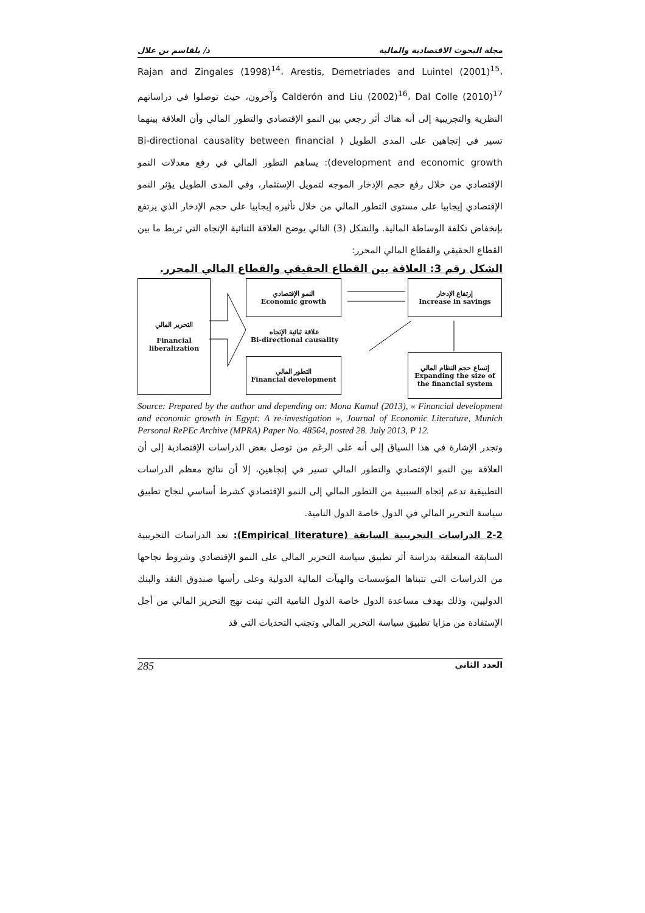د/ بلقاسم بن علال مجلة البحوث الاقتصادية والمالية
Rajan and Zingales (1998)<sup>14</sup>، Arestis, Demetriades and Luintel (2001)<sup>15</sup>، Calderón and Liu (2002)<sup>16</sup>، Dal Colle (2010)<sup>17</sup> وآخرون، حيث توصلوا في دراساتهم النظرية والتجريبية إلى أنه هناك أثر رجعي بين النمو الإقتصادي والتطور المالي وأن العلاقة بينهما تسير في إتجاهين على المدى الطويل ( Bi-directional causality between financial development and economic growth): يساهم التطور المالي في رفع معدلات النمو الإقتصادي من خلال رفع حجم الإدخار الموجه لتمويل الإستثمار، وفي المدى الطويل يؤثر النمو الإقتصادي إيجابيا على مستوى التطور المالي من خلال تأثيره إيجابيا على حجم الإدخار الذي يرتفع بإنخفاض تكلفة الوساطة المالية. والشكل (3) التالي يوضح العلاقة الثنائية الإتجاه التي تربط ما بين القطاع الحقيقي والقطاع المالي المحرر:
الشكل رقم 3: العلاقة بين القطاع الحقيقي والقطاع المالي المحرر.
التحرير المالي
Financial liberalization
النمو الإقتصادي
Economic growth
إرتفاع الإدخار
Increase in savings
علاقة ثنائية الإتجاه
Bi-directional causality
التطور المالي
Financial development
إتساع حجم النظام المالي
Expanding the size of the financial system
Source: Prepared by the author and depending on: Mona Kamal (2013), « Financial development and economic growth in Egypt: A re-investigation », Journal of Economic Literature, Munich Personal RePEc Archive (MPRA) Paper No. 48564, posted 28. July 2013, P 12.
وتجدر الإشارة في هذا السياق إلى أنه على الرغم من توصل بعض الدراسات الإقتصادية إلى أن العلاقة بين النمو الإقتصادي والتطور المالي تسير في إتجاهين، إلا أن نتائج معظم الدراسات التطبيقية تدعم إتجاه السببية من التطور المالي إلى النمو الإقتصادي كشرط أساسي لنجاح تطبيق سياسة التحرير المالي في الدول خاصة الدول النامية.
2-2 الدراسات التجريبية السابقة (Empirical literature): تعد الدراسات التجريبية السابقة المتعلقة بدراسة أثر تطبيق سياسة التحرير المالي على النمو الإقتصادي وشروط نجاحها من الدراسات التي تتبناها المؤسسات والهيآت المالية الدولية وعلى رأسها صندوق النقد والبنك الدوليين، وذلك بهدف مساعدة الدول خاصة الدول النامية التي تبنت نهج التحرير المالي من أجل الإستفادة من مزايا تطبيق سياسة التحرير المالي وتجنب التحديات التي قد
285 العدد الثاني